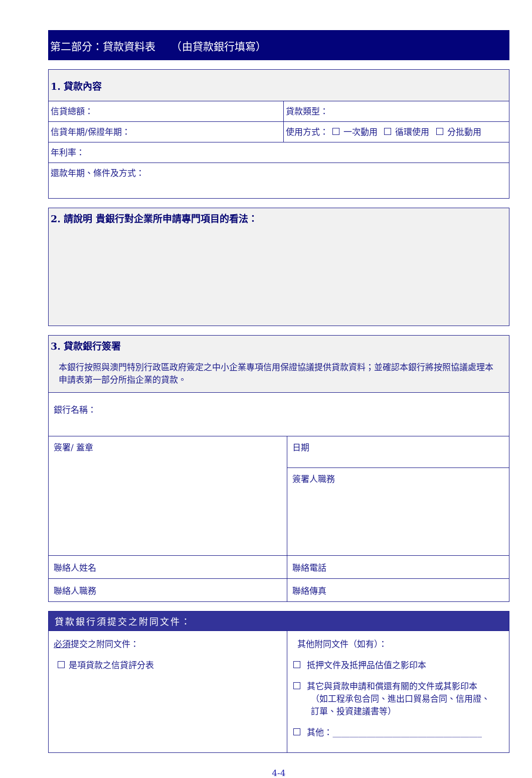第二部分：貸款資料表　　（由貸款銀行填寫）
| 1. 貸款內容 | |
| 信貸總額： | 貸款類型： |
| 信貸年期/保證年期： | 使用方式： 一次動用 循環使用 分批動用 |
| 年利率： | |
| 還款年期、條件及方式： | |
| 2. 請說明 貴銀行對企業所申請專門項目的看法： |
| 3. 貸款銀行簽署 本銀行按照與澳門特別行政區政府簽定之中小企業專項信用保證協議提供貸款資料；並確認本銀行將按照協議處理本申請表第一部分所指企業的貸款。 | |
| 銀行名稱： | |
| 簽署/ 蓋章 | 日期 |
| | 簽署人職務 |
| 聯絡人姓名 | 聯絡電話 |
| 聯絡人職務 | 聯絡傳真 |
| 貸款銀行須提交之附同文件： | |
| --- | --- |
| 必須 提交之附同文件： 是項貸款之信貸評分表 | 其他附同文件（如有）： 抵押文件及抵押品估值之影印本 其它與貸款申請和償還有關的文件或其影印本 （如工程承包合同、進出口貿易合同、信用證、 訂單、投資建議書等） 其他：___________________________________ |
4-4